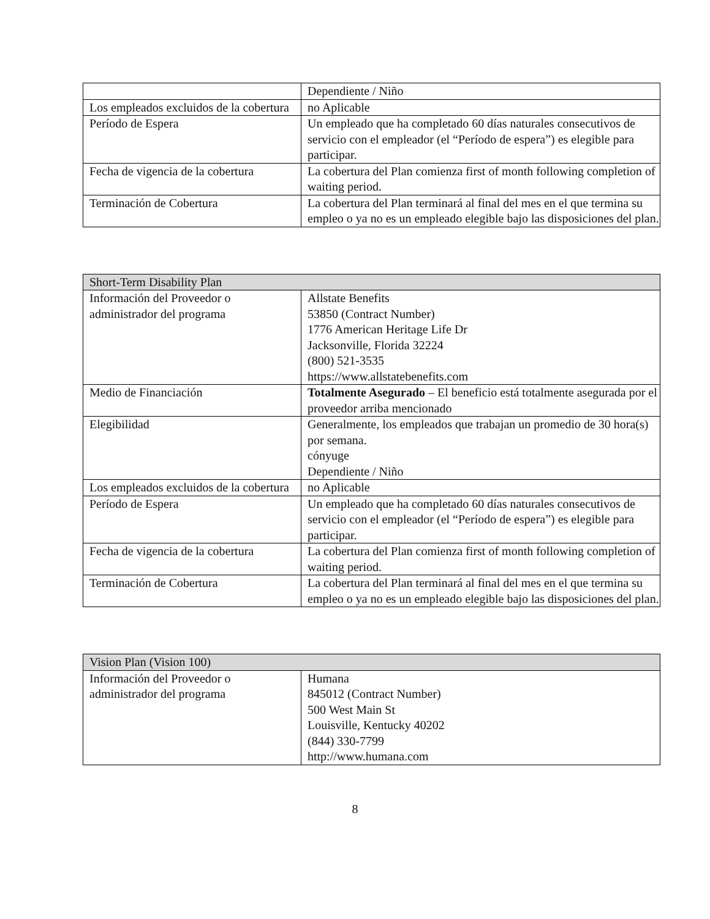| | Dependiente / Niño |
| Los empleados excluidos de la cobertura | no Aplicable |
| Período de Espera | Un empleado que ha completado 60 días naturales consecutivos de servicio con el empleador (el “Período de espera”) es elegible para participar. |
| Fecha de vigencia de la cobertura | La cobertura del Plan comienza first of month following completion of waiting period. |
| Terminación de Cobertura | La cobertura del Plan terminará al final del mes en el que termina su empleo o ya no es un empleado elegible bajo las disposiciones del plan. |
| Short-Term Disability Plan | |
| Información del Proveedor o administrador del programa | Allstate Benefits 53850 (Contract Number) 1776 American Heritage Life Dr Jacksonville, Florida 32224 (800) 521-3535 https://www.allstatebenefits.com |
| Medio de Financiación | Totalmente Asegurado – El beneficio está totalmente asegurada por el proveedor arriba mencionado |
| Elegibilidad | Generalmente, los empleados que trabajan un promedio de 30 hora(s) por semana. cónyuge Dependiente / Niño |
| Los empleados excluidos de la cobertura | no Aplicable |
| Período de Espera | Un empleado que ha completado 60 días naturales consecutivos de servicio con el empleador (el “Período de espera”) es elegible para participar. |
| Fecha de vigencia de la cobertura | La cobertura del Plan comienza first of month following completion of waiting period. |
| Terminación de Cobertura | La cobertura del Plan terminará al final del mes en el que termina su empleo o ya no es un empleado elegible bajo las disposiciones del plan. |
| Vision Plan (Vision 100) | |
| Información del Proveedor o administrador del programa | Humana 845012 (Contract Number) 500 West Main St Louisville, Kentucky 40202 (844) 330-7799 http://www.humana.com |
8